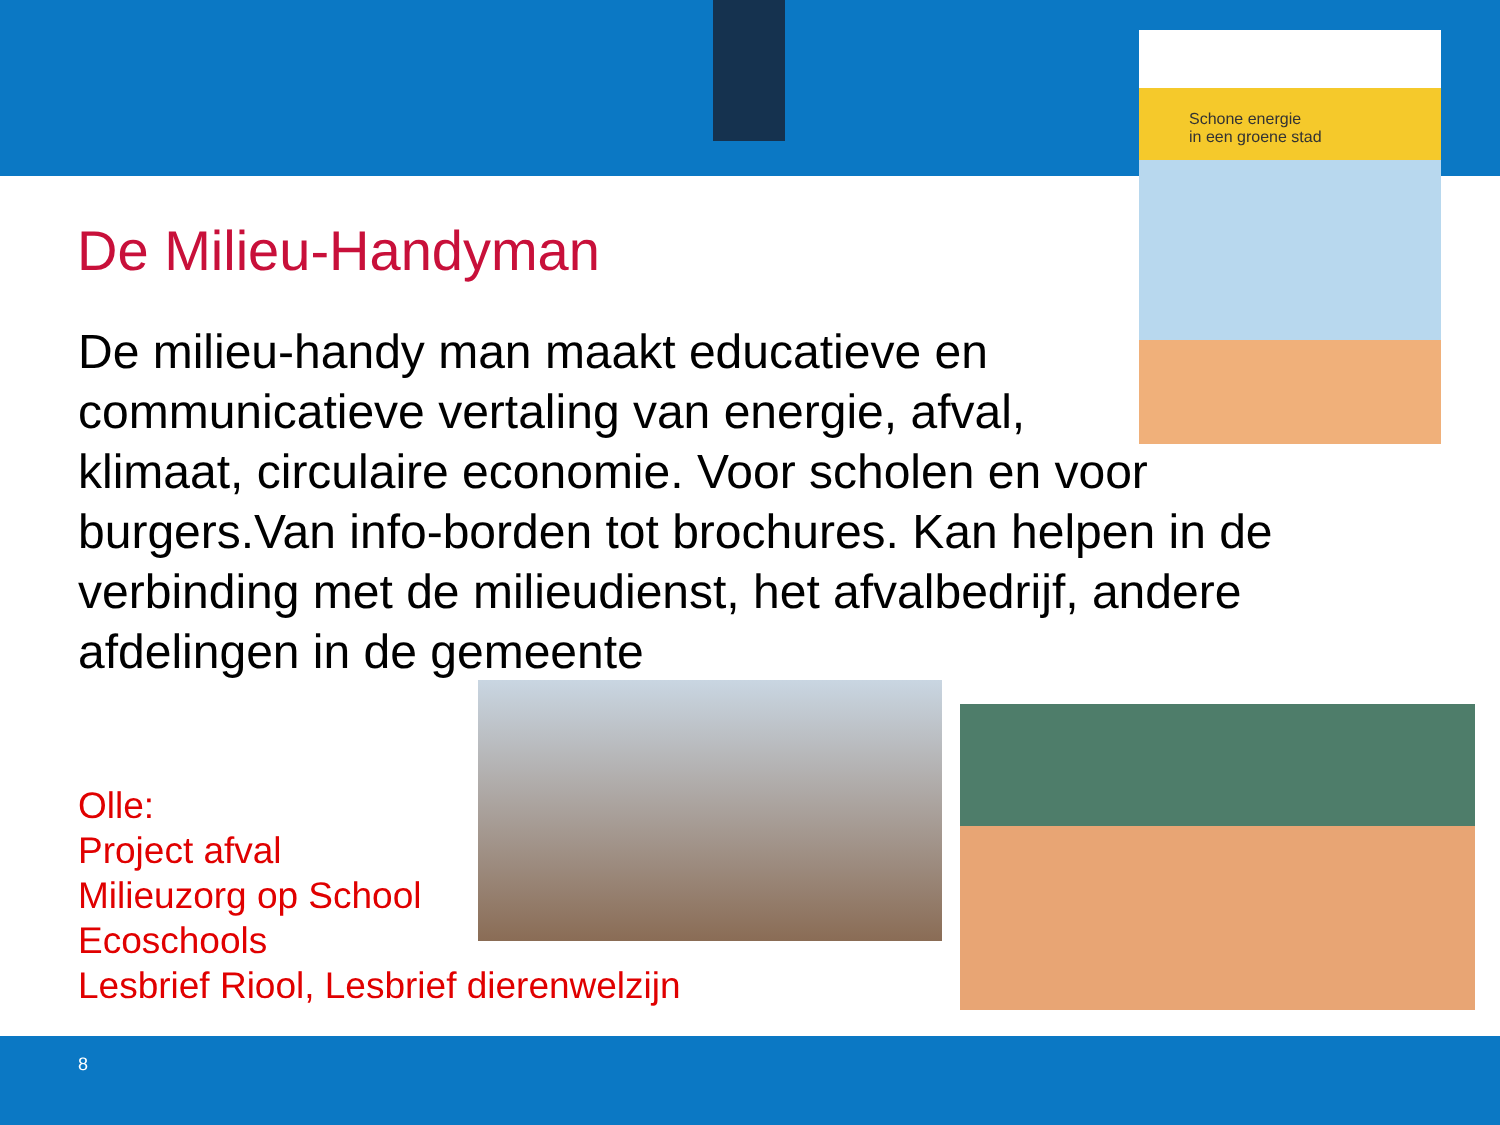Schone energie
in een groene stad
De Milieu-Handyman
De milieu-handy man maakt educatieve en
communicatieve vertaling van energie, afval,
klimaat, circulaire economie. Voor scholen en voor burgers.Van info-borden tot brochures. Kan helpen in de verbinding met de milieudienst, het afvalbedrijf, andere afdelingen in de gemeente
Olle:
Project afval
Milieuzorg op School
Ecoschools
Lesbrief Riool, Lesbrief dierenwelzijn
8